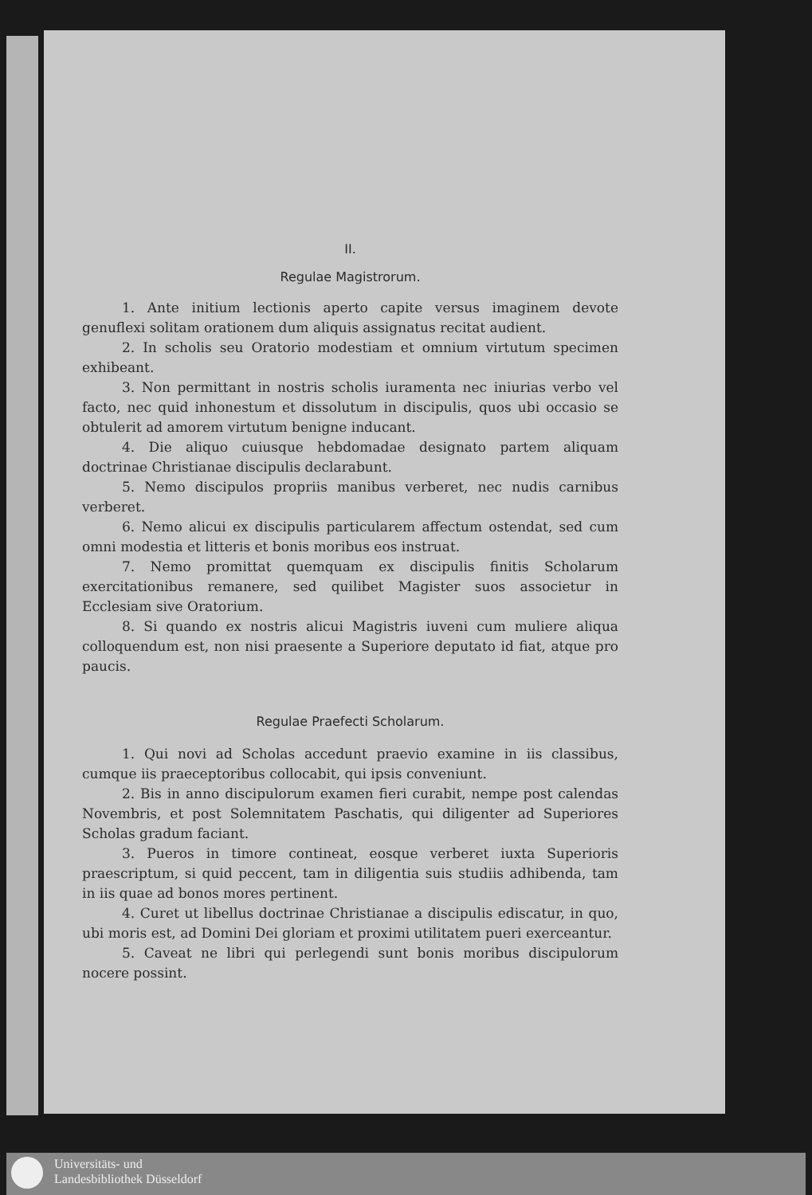II.
Regulae Magistrorum.
1. Ante initium lectionis aperto capite versus imaginem devote genuflexi solitam orationem dum aliquis assignatus recitat audient.
2. In scholis seu Oratorio modestiam et omnium virtutum specimen exhibeant.
3. Non permittant in nostris scholis iuramenta nec iniurias verbo vel facto, nec quid inhonestum et dissolutum in discipulis, quos ubi occasio se obtulerit ad amorem virtutum benigne inducant.
4. Die aliquo cuiusque hebdomadae designato partem aliquam doctrinae Christianae discipulis declarabunt.
5. Nemo discipulos propriis manibus verberet, nec nudis carnibus verberet.
6. Nemo alicui ex discipulis particularem affectum ostendat, sed cum omni modestia et litteris et bonis moribus eos instruat.
7. Nemo promittat quemquam ex discipulis finitis Scholarum exercitationibus remanere, sed quilibet Magister suos associetur in Ecclesiam sive Oratorium.
8. Si quando ex nostris alicui Magistris iuveni cum muliere aliqua colloquendum est, non nisi praesente a Superiore deputato id fiat, atque pro paucis.
Regulae Praefecti Scholarum.
1. Qui novi ad Scholas accedunt praevio examine in iis classibus, cumque iis praeceptoribus collocabit, qui ipsis conveniunt.
2. Bis in anno discipulorum examen fieri curabit, nempe post calendas Novembris, et post Solemnitatem Paschatis, qui diligenter ad Superiores Scholas gradum faciant.
3. Pueros in timore contineat, eosque verberet iuxta Superioris praescriptum, si quid peccent, tam in diligentia suis studiis adhibenda, tam in iis quae ad bonos mores pertinent.
4. Curet ut libellus doctrinae Christianae a discipulis ediscatur, in quo, ubi moris est, ad Domini Dei gloriam et proximi utilitatem pueri exerceantur.
5. Caveat ne libri qui perlegendi sunt bonis moribus discipulorum nocere possint.
Universitäts- und
Landesbibliothek Düsseldorf